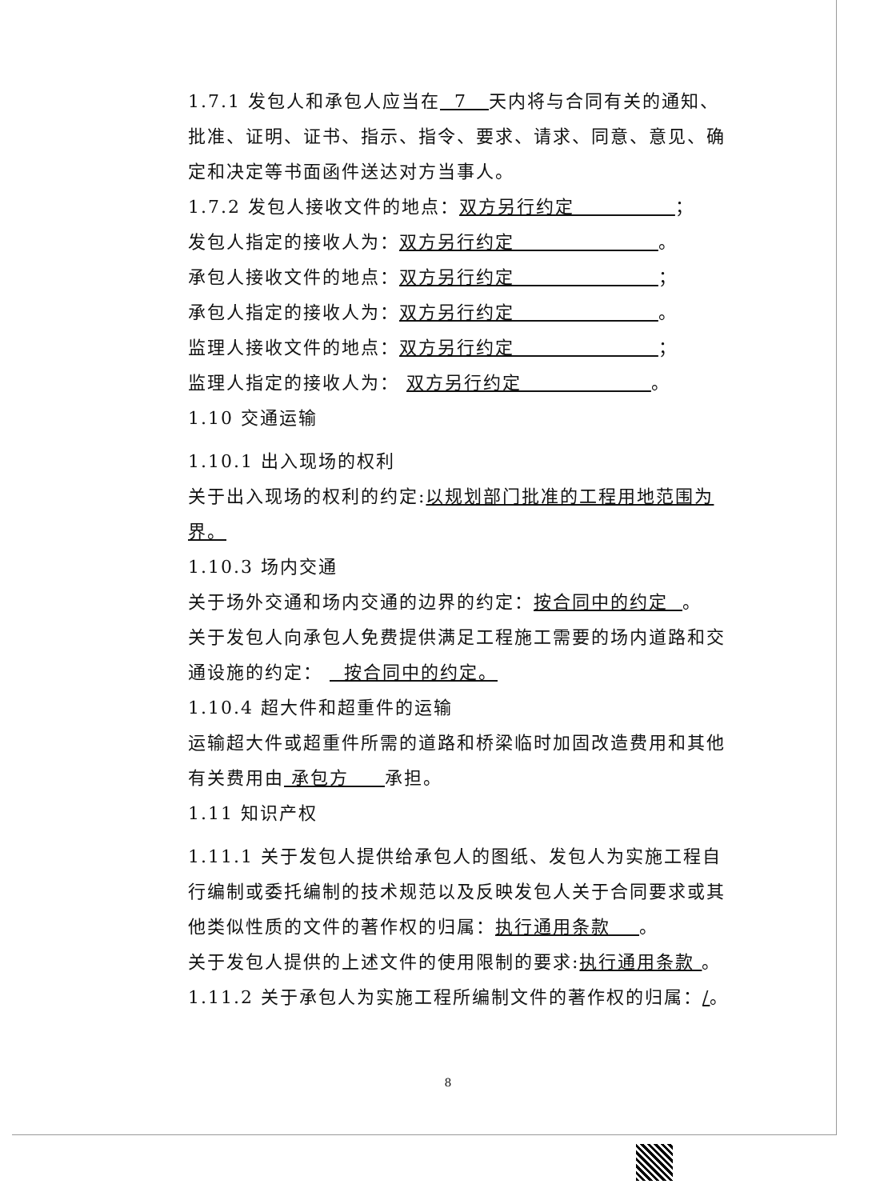1.7.1 发包人和承包人应当在 7 天内将与合同有关的通知、批准、证明、证书、指示、指令、要求、请求、同意、意见、确定和决定等书面函件送达对方当事人。
1.7.2 发包人接收文件的地点：双方另行约定 ；
发包人指定的接收人为：双方另行约定 。
承包人接收文件的地点：双方另行约定 ；
承包人指定的接收人为：双方另行约定 。
监理人接收文件的地点：双方另行约定 ；
监理人指定的接收人为： 双方另行约定 。
1.10 交通运输
1.10.1 出入现场的权利
关于出入现场的权利的约定:以规划部门批准的工程用地范围为界。
1.10.3 场内交通
关于场外交通和场内交通的边界的约定：按合同中的约定 。
关于发包人向承包人免费提供满足工程施工需要的场内道路和交通设施的约定： 按合同中的约定。
1.10.4 超大件和超重件的运输
运输超大件或超重件所需的道路和桥梁临时加固改造费用和其他有关费用由 承包方 承担。
1.11 知识产权
1.11.1 关于发包人提供给承包人的图纸、发包人为实施工程自行编制或委托编制的技术规范以及反映发包人关于合同要求或其他类似性质的文件的著作权的归属：执行通用条款 。
关于发包人提供的上述文件的使用限制的要求:执行通用条款 。
1.11.2 关于承包人为实施工程所编制文件的著作权的归属：/。
8